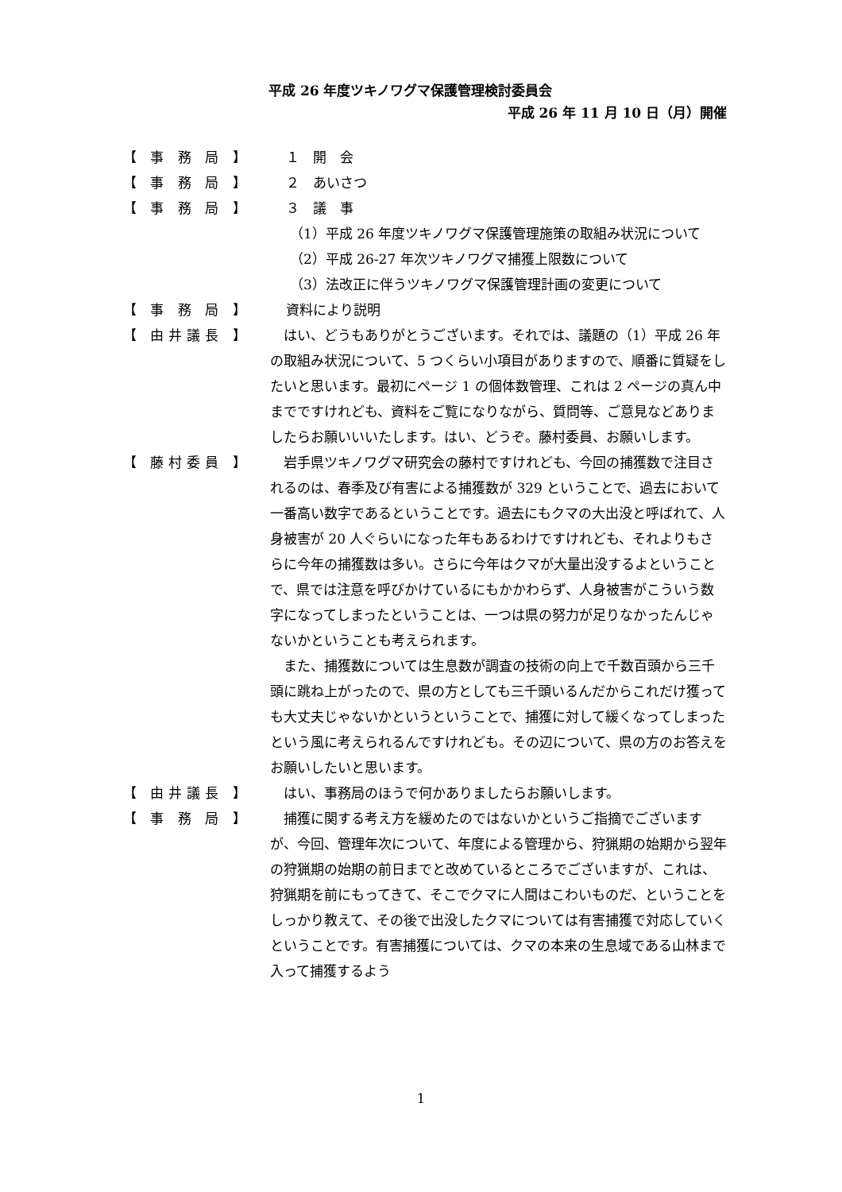平成 26 年度ツキノワグマ保護管理検討委員会
平成 26 年 11 月 10 日（月）開催
【 事 務 局 】 １　開　会
【 事 務 局 】 ２　あいさつ
【 事 務 局 】 ３　議　事
（1）平成 26 年度ツキノワグマ保護管理施策の取組み状況について
（2）平成 26-27 年次ツキノワグマ捕獲上限数について
（3）法改正に伴うツキノワグマ保護管理計画の変更について
【 事 務 局 】 資料により説明
【 由井議長 】 　はい、どうもありがとうございます。それでは、議題の（1）平成 26 年の取組み状況について、5 つくらい小項目がありますので、順番に質疑をしたいと思います。最初にページ 1 の個体数管理、これは 2 ページの真ん中までですけれども、資料をご覧になりながら、質問等、ご意見などありましたらお願いいいたします。はい、どうぞ。藤村委員、お願いします。
【 藤村委員 】 　岩手県ツキノワグマ研究会の藤村ですけれども、今回の捕獲数で注目されるのは、春季及び有害による捕獲数が 329 ということで、過去において一番高い数字であるということです。過去にもクマの大出没と呼ばれて、人身被害が 20 人ぐらいになった年もあるわけですけれども、それよりもさらに今年の捕獲数は多い。さらに今年はクマが大量出没するよということで、県では注意を呼びかけているにもかかわらず、人身被害がこういう数字になってしまったということは、一つは県の努力が足りなかったんじゃないかということも考えられます。
　また、捕獲数については生息数が調査の技術の向上で千数百頭から三千頭に跳ね上がったので、県の方としても三千頭いるんだからこれだけ獲っても大丈夫じゃないかというということで、捕獲に対して緩くなってしまったという風に考えられるんですけれども。その辺について、県の方のお答えをお願いしたいと思います。
【 由井議長 】 　はい、事務局のほうで何かありましたらお願いします。
【 事 務 局 】 　捕獲に関する考え方を緩めたのではないかというご指摘でございますが、今回、管理年次について、年度による管理から、狩猟期の始期から翌年の狩猟期の始期の前日までと改めているところでございますが、これは、狩猟期を前にもってきて、そこでクマに人間はこわいものだ、ということをしっかり教えて、その後で出没したクマについては有害捕獲で対応していくということです。有害捕獲については、クマの本来の生息域である山林まで入って捕獲するよう
1